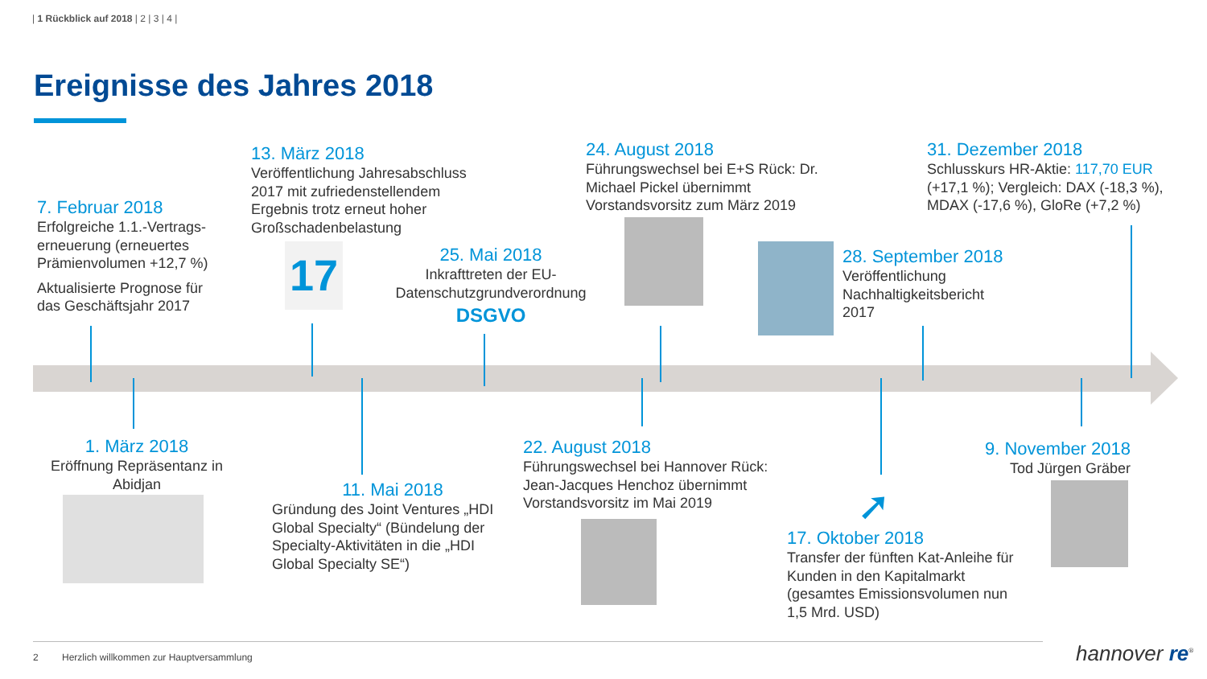| 1 Rückblick auf 2018 | 2 | 3 | 4 |
Ereignisse des Jahres 2018
7. Februar 2018
Erfolgreiche 1.1.-Vertrags-erneuerung (erneuertes Prämienvolumen +12,7 %)
Aktualisierte Prognose für das Geschäftsjahr 2017
13. März 2018
Veröffentlichung Jahresabschluss 2017 mit zufriedenstellendem Ergebnis trotz erneut hoher Großschadenbelastung
17
25. Mai 2018
Inkrafttreten der EU-Datenschutzgrundverordnung
DSGVO
24. August 2018
Führungswechsel bei E+S Rück: Dr. Michael Pickel übernimmt Vorstandsvorsitz zum März 2019
28. September 2018
Veröffentlichung Nachhaltigkeitsbericht 2017
31. Dezember 2018
Schlusskurs HR-Aktie: 117,70 EUR (+17,1 %); Vergleich: DAX (-18,3 %), MDAX (-17,6 %), GloRe (+7,2 %)
1. März 2018
Eröffnung Repräsentanz in Abidjan
11. Mai 2018
Gründung des Joint Ventures „HDI Global Specialty“ (Bündelung der Specialty-Aktivitäten in die „HDI Global Specialty SE“)
22. August 2018
Führungswechsel bei Hannover Rück: Jean-Jacques Henchoz übernimmt Vorstandsvorsitz im Mai 2019
➚
17. Oktober 2018
Transfer der fünften Kat-Anleihe für Kunden in den Kapitalmarkt (gesamtes Emissionsvolumen nun 1,5 Mrd. USD)
9. November 2018
Tod Jürgen Gräber
2
Herzlich willkommen zur Hauptversammlung
hannover re<sup>®</sup>